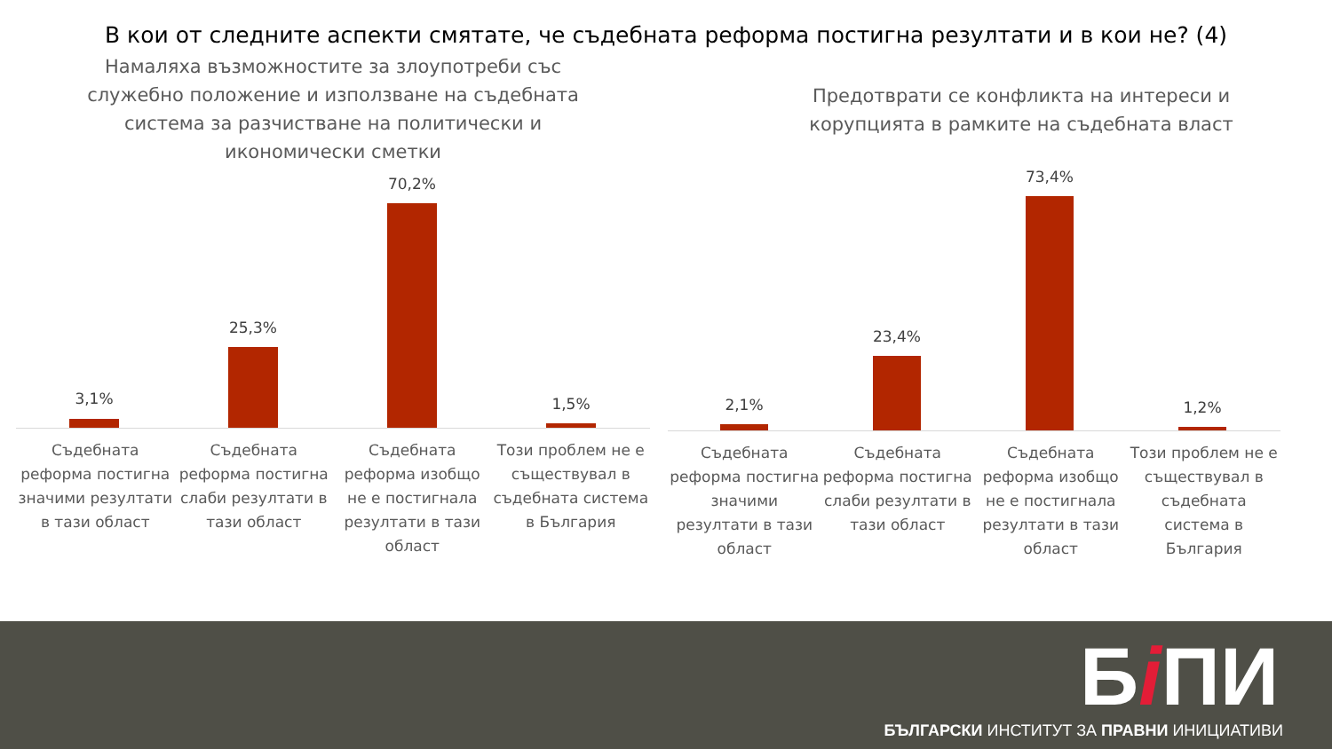В кои от следните аспекти смятате, че съдебната реформа постигна резултати и в кои не? (4)
Намаляха възможностите за злоупотреби със
служебно положение и използване на съдебната
система за разчистване на политически и
икономически сметки
3,1%
25,3%
70,2%
1,5%
Съдебната реформа постигна значими резултати в тази област
Съдебната реформа постигна слаби резултати в тази област
Съдебната реформа изобщо не е постигнала резултати в тази област
Този проблем не е съществувал в съдебната система в България
Предотврати се конфликта на интереси и
корупцията в рамките на съдебната власт
2,1%
23,4%
73,4%
1,2%
Съдебната реформа постигна значими резултати в тази област
Съдебната реформа постигна слаби резултати в тази област
Съдебната реформа изобщо не е постигнала резултати в тази област
Този проблем не е съществувал в съдебната система в България
Бi ПИ
БЪЛГАРСКИ ИНСТИТУТ ЗА ПРАВНИ ИНИЦИАТИВИ